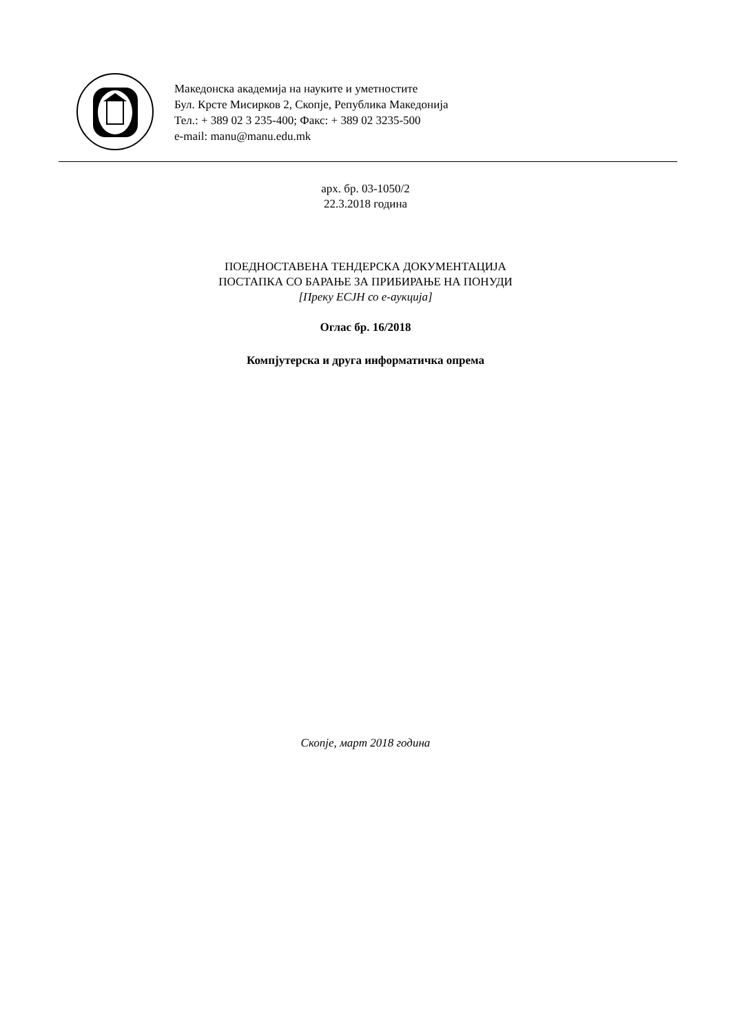Македонска академија на науките и уметностите
Бул. Крсте Мисирков 2, Скопје, Република Македонија
Тел.: + 389 02 3 235-400; Факс: + 389 02 3235-500
e-mail: manu@manu.edu.mk
арх. бр. 03-1050/2
22.3.2018 година
ПОЕДНОСТАВЕНА ТЕНДЕРСКА ДОКУМЕНТАЦИЈА
ПОСТАПКА СО БАРАЊЕ ЗА ПРИБИРАЊЕ НА ПОНУДИ
[Преку ЕСЈН со е-аукција]
Оглас бр. 16/2018
Компјутерска и друга информатичка опрема
Скопје, март 2018 година